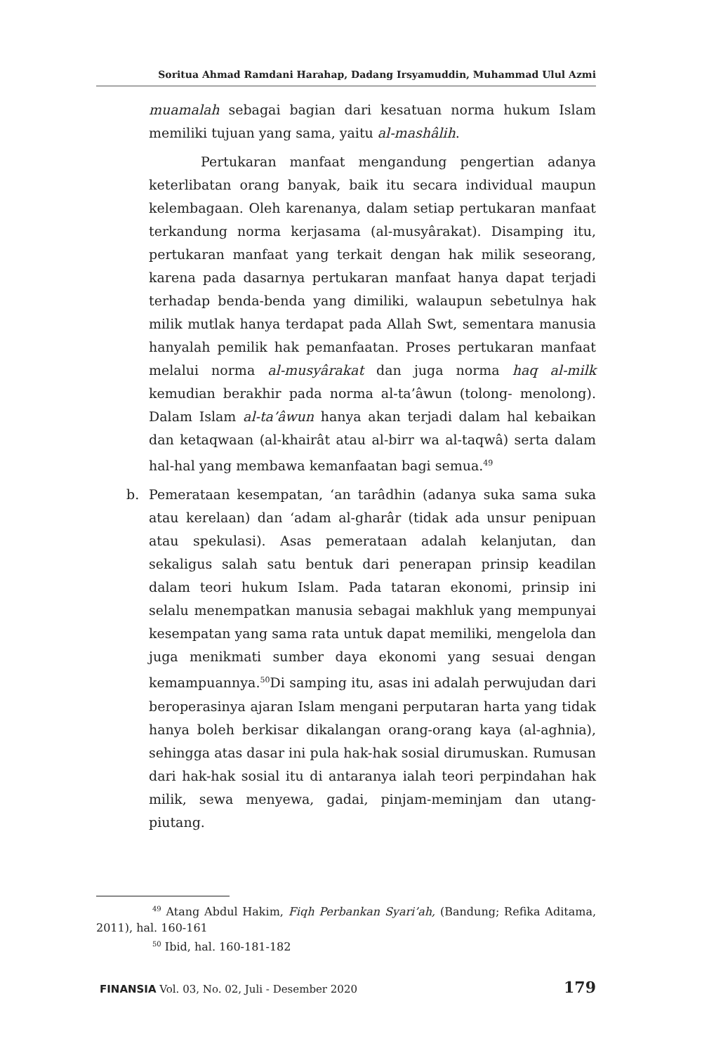Soritua Ahmad Ramdani Harahap, Dadang Irsyamuddin, Muhammad Ulul Azmi
muamalah sebagai bagian dari kesatuan norma hukum Islam memiliki tujuan yang sama, yaitu al-mashâlih.
Pertukaran manfaat mengandung pengertian adanya keterlibatan orang banyak, baik itu secara individual maupun kelembagaan. Oleh karenanya, dalam setiap pertukaran manfaat terkandung norma kerjasama (al-musyârakat). Disamping itu, pertukaran manfaat yang terkait dengan hak milik seseorang, karena pada dasarnya pertukaran manfaat hanya dapat terjadi terhadap benda-benda yang dimiliki, walaupun sebetulnya hak milik mutlak hanya terdapat pada Allah Swt, sementara manusia hanyalah pemilik hak pemanfaatan. Proses pertukaran manfaat melalui norma al-musyârakat dan juga norma haq al-milk kemudian berakhir pada norma al-ta’âwun (tolong- menolong). Dalam Islam al-ta’âwun hanya akan terjadi dalam hal kebaikan dan ketaqwaan (al-khairât atau al-birr wa al-taqwâ) serta dalam hal-hal yang membawa kemanfaatan bagi semua.<sup>49</sup>
b. Pemerataan kesempatan, ‘an tarâdhin (adanya suka sama suka atau kerelaan) dan ‘adam al-gharâr (tidak ada unsur penipuan atau spekulasi). Asas pemerataan adalah kelanjutan, dan sekaligus salah satu bentuk dari penerapan prinsip keadilan dalam teori hukum Islam. Pada tataran ekonomi, prinsip ini selalu menempatkan manusia sebagai makhluk yang mempunyai kesempatan yang sama rata untuk dapat memiliki, mengelola dan juga menikmati sumber daya ekonomi yang sesuai dengan kemampuannya.<sup>50</sup>Di samping itu, asas ini adalah perwujudan dari beroperasinya ajaran Islam mengani perputaran harta yang tidak hanya boleh berkisar dikalangan orang-orang kaya (al-aghnia), sehingga atas dasar ini pula hak-hak sosial dirumuskan. Rumusan dari hak-hak sosial itu di antaranya ialah teori perpindahan hak milik, sewa menyewa, gadai, pinjam-meminjam dan utang-piutang.
<sup>49</sup> Atang Abdul Hakim, Fiqh Perbankan Syari’ah, (Bandung; Refika Aditama, 2011), hal. 160-161
<sup>50</sup> Ibid, hal. 160-181-182
FINANSIA Vol. 03, No. 02, Juli - Desember 2020 179